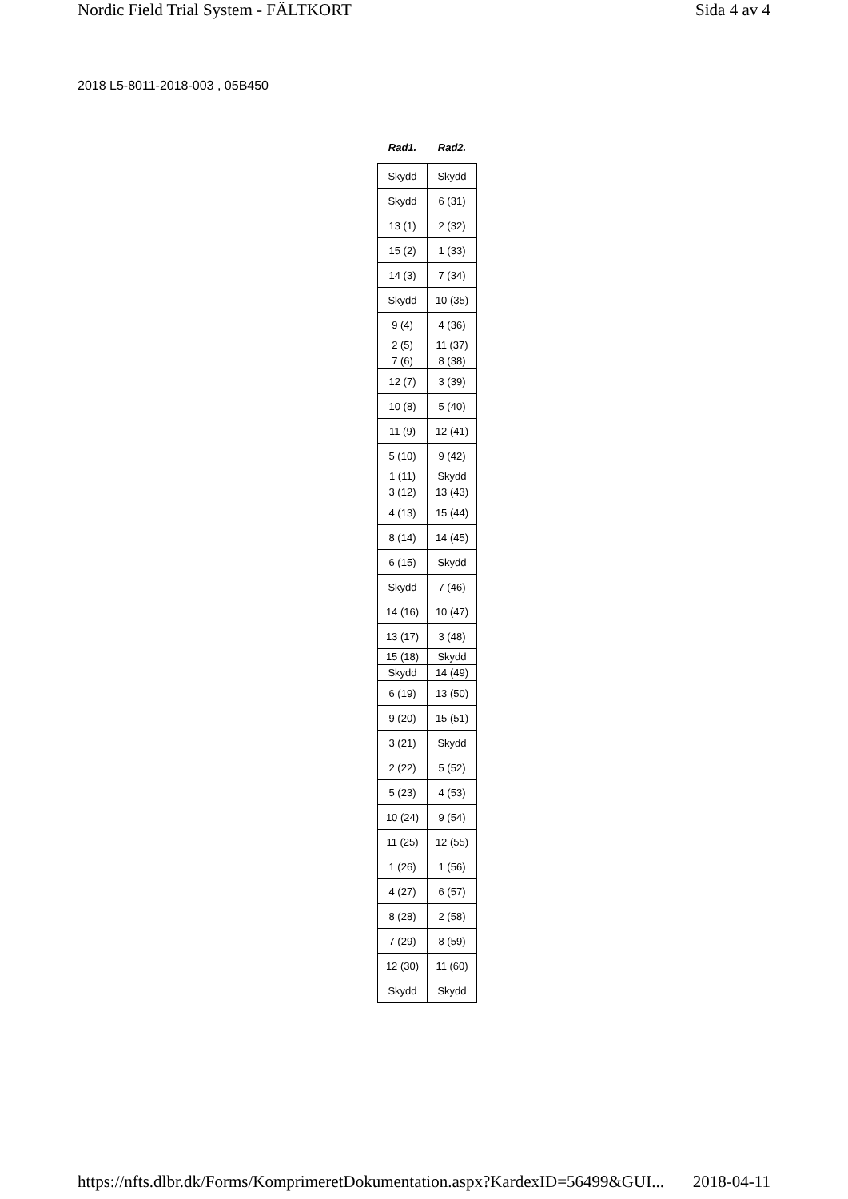Nordic Field Trial System - FÄLTKORT Sida 4 av 4
2018 L5-8011-2018-003 , 05B450
| Rad1. | Rad2. |
| --- | --- |
| Skydd | Skydd |
| Skydd | 6 (31) |
| 13 (1) | 2 (32) |
| 15 (2) | 1 (33) |
| 14 (3) | 7 (34) |
| Skydd | 10 (35) |
| 9 (4) | 4 (36) |
| 2 (5) | 11 (37) |
| 7 (6) | 8 (38) |
| 12 (7) | 3 (39) |
| 10 (8) | 5 (40) |
| 11 (9) | 12 (41) |
| 5 (10) | 9 (42) |
| 1 (11) | Skydd |
| 3 (12) | 13 (43) |
| 4 (13) | 15 (44) |
| 8 (14) | 14 (45) |
| 6 (15) | Skydd |
| Skydd | 7 (46) |
| 14 (16) | 10 (47) |
| 13 (17) | 3 (48) |
| 15 (18) | Skydd |
| Skydd | 14 (49) |
| 6 (19) | 13 (50) |
| 9 (20) | 15 (51) |
| 3 (21) | Skydd |
| 2 (22) | 5 (52) |
| 5 (23) | 4 (53) |
| 10 (24) | 9 (54) |
| 11 (25) | 12 (55) |
| 1 (26) | 1 (56) |
| 4 (27) | 6 (57) |
| 8 (28) | 2 (58) |
| 7 (29) | 8 (59) |
| 12 (30) | 11 (60) |
| Skydd | Skydd |
https://nfts.dlbr.dk/Forms/KomprimeretDokumentation.aspx?KardexID=56499&GUI... 2018-04-11